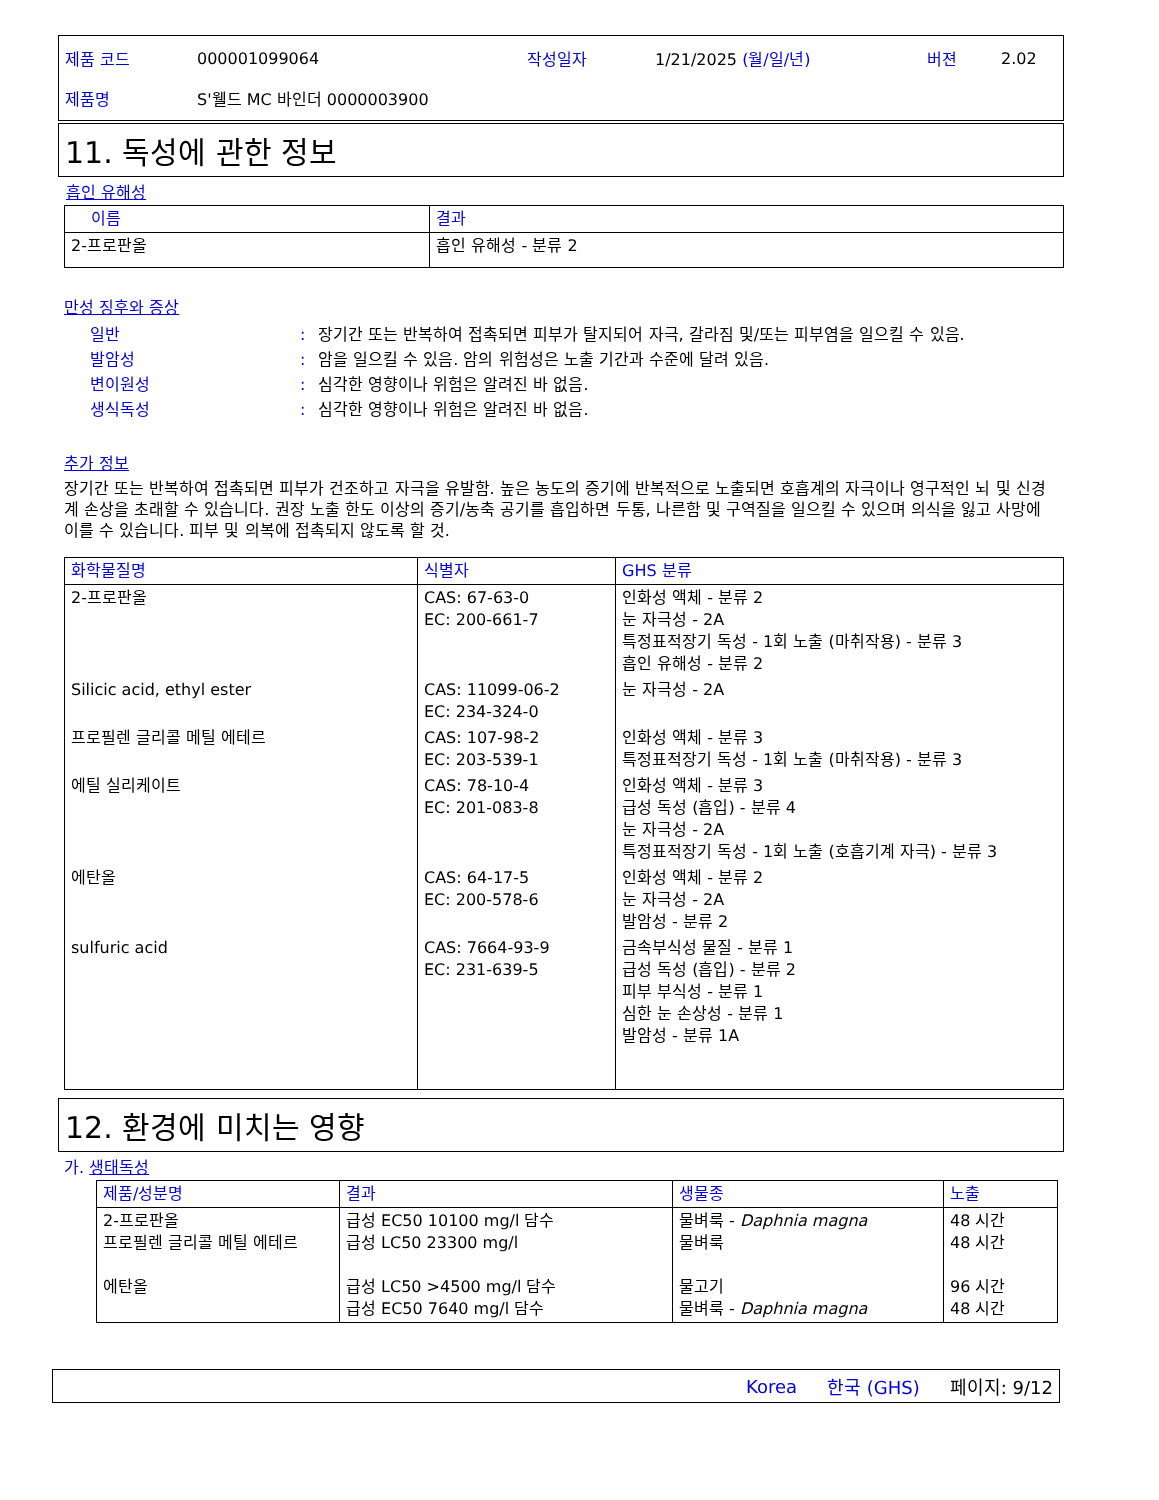제품 코드 000001099064 작성일자 1/21/2025 (월/일/년) 버젼 2.02
제품명 S'웰드 MC 바인더 0000003900
11. 독성에 관한 정보
흡인 유해성
| 이름 | 결과 |
| --- | --- |
| 2-프로판올 | 흡인 유해성 - 분류 2 |
만성 징후와 증상
일반: 장기간 또는 반복하여 접촉되면 피부가 탈지되어 자극, 갈라짐 및/또는 피부염을 일으킬 수 있음.
발암성: 암을 일으킬 수 있음. 암의 위험성은 노출 기간과 수준에 달려 있음.
변이원성: 심각한 영향이나 위험은 알려진 바 없음.
생식독성: 심각한 영향이나 위험은 알려진 바 없음.
추가 정보
장기간 또는 반복하여 접촉되면 피부가 건조하고 자극을 유발함. 높은 농도의 증기에 반복적으로 노출되면 호흡계의 자극이나 영구적인 뇌 및 신경계 손상을 초래할 수 있습니다. 권장 노출 한도 이상의 증기/농축 공기를 흡입하면 두통, 나른함 및 구역질을 일으킬 수 있으며 의식을 잃고 사망에 이를 수 있습니다. 피부 및 의복에 접촉되지 않도록 할 것.
| 화학물질명 | 식별자 | GHS 분류 |
| --- | --- | --- |
| 2-프로판올 | CAS: 67-63-0 EC: 200-661-7 | 인화성 액체 - 분류 2 눈 자극성 - 2A 특정표적장기 독성 - 1회 노출 (마취작용) - 분류 3 흡인 유해성 - 분류 2 |
| Silicic acid, ethyl ester | CAS: 11099-06-2 EC: 234-324-0 | 눈 자극성 - 2A |
| 프로필렌 글리콜 메틸 에테르 | CAS: 107-98-2 EC: 203-539-1 | 인화성 액체 - 분류 3 특정표적장기 독성 - 1회 노출 (마취작용) - 분류 3 |
| 에틸 실리케이트 | CAS: 78-10-4 EC: 201-083-8 | 인화성 액체 - 분류 3 급성 독성 (흡입) - 분류 4 눈 자극성 - 2A 특정표적장기 독성 - 1회 노출 (호흡기계 자극) - 분류 3 |
| 에탄올 | CAS: 64-17-5 EC: 200-578-6 | 인화성 액체 - 분류 2 눈 자극성 - 2A 발암성 - 분류 2 |
| sulfuric acid | CAS: 7664-93-9 EC: 231-639-5 | 금속부식성 물질 - 분류 1 급성 독성 (흡입) - 분류 2 피부 부식성 - 분류 1 심한 눈 손상성 - 분류 1 발암성 - 분류 1A |
12. 환경에 미치는 영향
가. 생태독성
| 제품/성분명 | 결과 | 생물종 | 노출 |
| --- | --- | --- | --- |
| 2-프로판올 프로필렌 글리콜 메틸 에테르 에탄올 | 급성 EC50 10100 mg/l 담수 급성 LC50 23300 mg/l 급성 LC50 >4500 mg/l 담수 급성 EC50 7640 mg/l 담수 | 물벼룩 - Daphnia magna 물벼룩 물고기 물벼룩 - Daphnia magna | 48 시간 48 시간 96 시간 48 시간 |
Korea 한국 (GHS) 페이지: 9/12